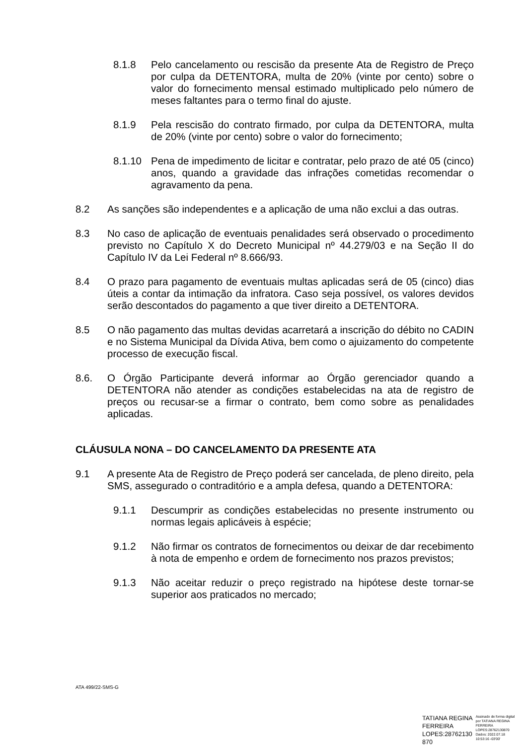8.1.8 Pelo cancelamento ou rescisão da presente Ata de Registro de Preço por culpa da DETENTORA, multa de 20% (vinte por cento) sobre o valor do fornecimento mensal estimado multiplicado pelo número de meses faltantes para o termo final do ajuste.
8.1.9 Pela rescisão do contrato firmado, por culpa da DETENTORA, multa de 20% (vinte por cento) sobre o valor do fornecimento;
8.1.10 Pena de impedimento de licitar e contratar, pelo prazo de até 05 (cinco) anos, quando a gravidade das infrações cometidas recomendar o agravamento da pena.
8.2 As sanções são independentes e a aplicação de uma não exclui a das outras.
8.3 No caso de aplicação de eventuais penalidades será observado o procedimento previsto no Capítulo X do Decreto Municipal nº 44.279/03 e na Seção II do Capítulo IV da Lei Federal nº 8.666/93.
8.4 O prazo para pagamento de eventuais multas aplicadas será de 05 (cinco) dias úteis a contar da intimação da infratora. Caso seja possível, os valores devidos serão descontados do pagamento a que tiver direito a DETENTORA.
8.5 O não pagamento das multas devidas acarretará a inscrição do débito no CADIN e no Sistema Municipal da Dívida Ativa, bem como o ajuizamento do competente processo de execução fiscal.
8.6. O Órgão Participante deverá informar ao Órgão gerenciador quando a DETENTORA não atender as condições estabelecidas na ata de registro de preços ou recusar-se a firmar o contrato, bem como sobre as penalidades aplicadas.
CLÁUSULA NONA – DO CANCELAMENTO DA PRESENTE ATA
9.1 A presente Ata de Registro de Preço poderá ser cancelada, de pleno direito, pela SMS, assegurado o contraditório e a ampla defesa, quando a DETENTORA:
9.1.1 Descumprir as condições estabelecidas no presente instrumento ou normas legais aplicáveis à espécie;
9.1.2 Não firmar os contratos de fornecimentos ou deixar de dar recebimento à nota de empenho e ordem de fornecimento nos prazos previstos;
9.1.3 Não aceitar reduzir o preço registrado na hipótese deste tornar-se superior aos praticados no mercado;
ATA 499/22-SMS-G
TATIANA REGINA
FERREIRA
LOPES:28762130
870
Assinado de forma digital
por TATIANA REGINA
FERREIRA
LOPES:28762130870
Dados: 2022.07.18
10:53:16 -03'00'